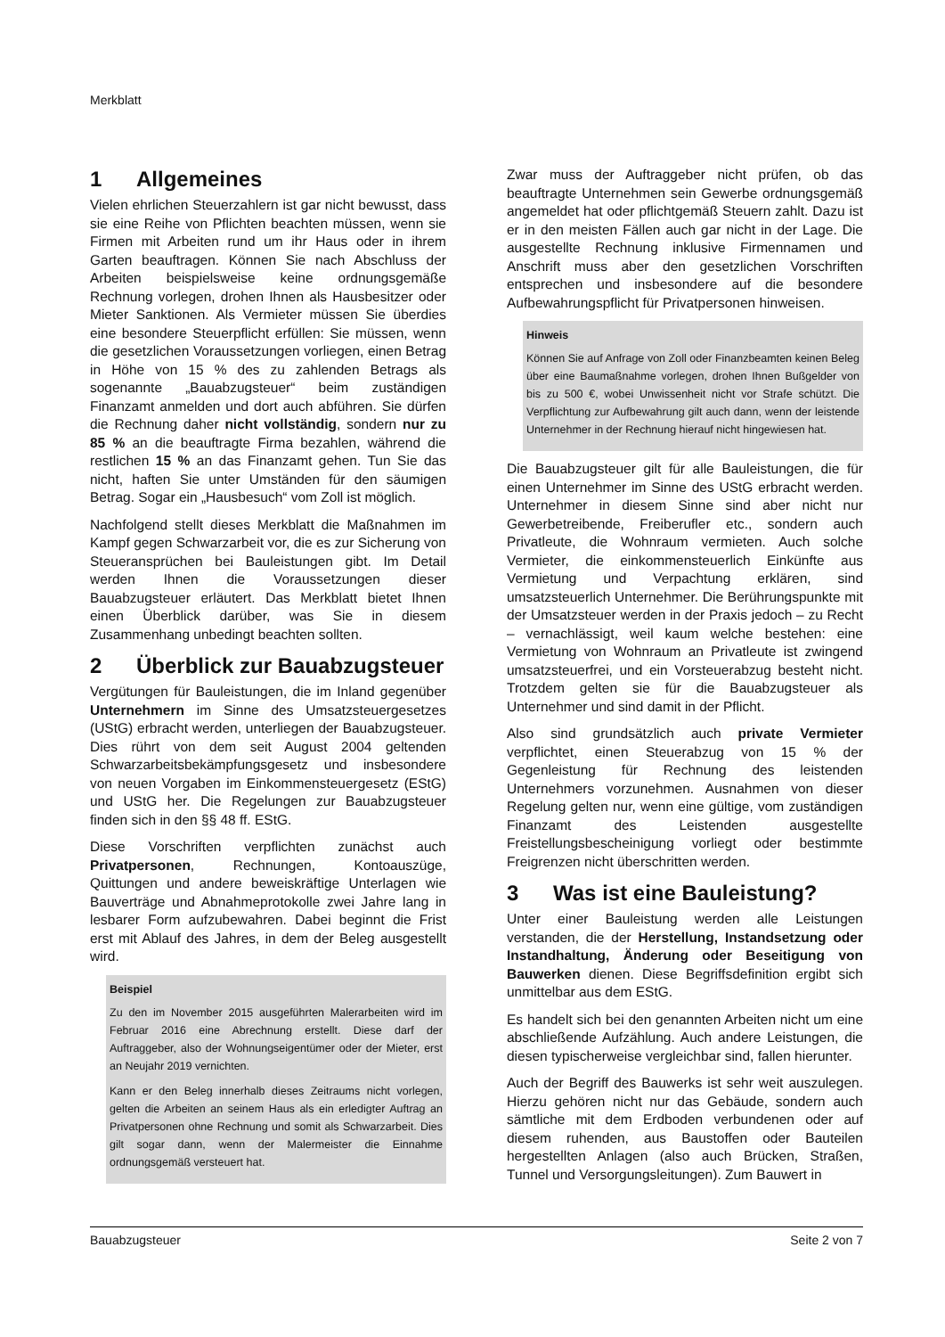Merkblatt
1 Allgemeines
Vielen ehrlichen Steuerzahlern ist gar nicht bewusst, dass sie eine Reihe von Pflichten beachten müssen, wenn sie Firmen mit Arbeiten rund um ihr Haus oder in ihrem Garten beauftragen. Können Sie nach Abschluss der Arbeiten beispielsweise keine ordnungsgemäße Rechnung vorlegen, drohen Ihnen als Hausbesitzer oder Mieter Sanktionen. Als Vermieter müssen Sie überdies eine besondere Steuerpflicht erfüllen: Sie müssen, wenn die gesetzlichen Voraussetzungen vorliegen, einen Betrag in Höhe von 15 % des zu zahlenden Betrags als sogenannte „Bauabzugsteuer“ beim zuständigen Finanzamt anmelden und dort auch abführen. Sie dürfen die Rechnung daher nicht vollständig, sondern nur zu 85 % an die beauftragte Firma bezahlen, während die restlichen 15 % an das Finanzamt gehen. Tun Sie das nicht, haften Sie unter Umständen für den säumigen Betrag. Sogar ein „Hausbesuch“ vom Zoll ist möglich.
Nachfolgend stellt dieses Merkblatt die Maßnahmen im Kampf gegen Schwarzarbeit vor, die es zur Sicherung von Steueransprüchen bei Bauleistungen gibt. Im Detail werden Ihnen die Voraussetzungen dieser Bauabzugsteuer erläutert. Das Merkblatt bietet Ihnen einen Überblick darüber, was Sie in diesem Zusammenhang unbedingt beachten sollten.
2 Überblick zur Bauabzugsteuer
Vergütungen für Bauleistungen, die im Inland gegenüber Unternehmern im Sinne des Umsatzsteuergesetzes (UStG) erbracht werden, unterliegen der Bauabzugsteuer. Dies rührt von dem seit August 2004 geltenden Schwarzarbeitsbekämpfungsgesetz und insbesondere von neuen Vorgaben im Einkommensteuergesetz (EStG) und UStG her. Die Regelungen zur Bauabzugsteuer finden sich in den §§ 48 ff. EStG.
Diese Vorschriften verpflichten zunächst auch Privatpersonen, Rechnungen, Kontoauszüge, Quittungen und andere beweiskräftige Unterlagen wie Bauverträge und Abnahmeprotokolle zwei Jahre lang in lesbarer Form aufzubewahren. Dabei beginnt die Frist erst mit Ablauf des Jahres, in dem der Beleg ausgestellt wird.
Beispiel
Zu den im November 2015 ausgeführten Malerarbeiten wird im Februar 2016 eine Abrechnung erstellt. Diese darf der Auftraggeber, also der Wohnungseigentümer oder der Mieter, erst an Neujahr 2019 vernichten.
Kann er den Beleg innerhalb dieses Zeitraums nicht vorlegen, gelten die Arbeiten an seinem Haus als ein erledigter Auftrag an Privatpersonen ohne Rechnung und somit als Schwarzarbeit. Dies gilt sogar dann, wenn der Malermeister die Einnahme ordnungsgemäß versteuert hat.
Zwar muss der Auftraggeber nicht prüfen, ob das beauftragte Unternehmen sein Gewerbe ordnungsgemäß angemeldet hat oder pflichtgemäß Steuern zahlt. Dazu ist er in den meisten Fällen auch gar nicht in der Lage. Die ausgestellte Rechnung inklusive Firmennamen und Anschrift muss aber den gesetzlichen Vorschriften entsprechen und insbesondere auf die besondere Aufbewahrungspflicht für Privatpersonen hinweisen.
Hinweis
Können Sie auf Anfrage von Zoll oder Finanzbeamten keinen Beleg über eine Baumaßnahme vorlegen, drohen Ihnen Bußgelder von bis zu 500 €, wobei Unwissenheit nicht vor Strafe schützt. Die Verpflichtung zur Aufbewahrung gilt auch dann, wenn der leistende Unternehmer in der Rechnung hierauf nicht hingewiesen hat.
Die Bauabzugsteuer gilt für alle Bauleistungen, die für einen Unternehmer im Sinne des UStG erbracht werden. Unternehmer in diesem Sinne sind aber nicht nur Gewerbetreibende, Freiberufler etc., sondern auch Privatleute, die Wohnraum vermieten. Auch solche Vermieter, die einkommensteuerlich Einkünfte aus Vermietung und Verpachtung erklären, sind umsatzsteuerlich Unternehmer. Die Berührungspunkte mit der Umsatzsteuer werden in der Praxis jedoch – zu Recht – vernachlässigt, weil kaum welche bestehen: eine Vermietung von Wohnraum an Privatleute ist zwingend umsatzsteuerfrei, und ein Vorsteuerabzug besteht nicht. Trotzdem gelten sie für die Bauabzugsteuer als Unternehmer und sind damit in der Pflicht.
Also sind grundsätzlich auch private Vermieter verpflichtet, einen Steuerabzug von 15 % der Gegenleistung für Rechnung des leistenden Unternehmers vorzunehmen. Ausnahmen von dieser Regelung gelten nur, wenn eine gültige, vom zuständigen Finanzamt des Leistenden ausgestellte Freistellungsbescheinigung vorliegt oder bestimmte Freigrenzen nicht überschritten werden.
3 Was ist eine Bauleistung?
Unter einer Bauleistung werden alle Leistungen verstanden, die der Herstellung, Instandsetzung oder Instandhaltung, Änderung oder Beseitigung von Bauwerken dienen. Diese Begriffsdefinition ergibt sich unmittelbar aus dem EStG.
Es handelt sich bei den genannten Arbeiten nicht um eine abschließende Aufzählung. Auch andere Leistungen, die diesen typischerweise vergleichbar sind, fallen hierunter.
Auch der Begriff des Bauwerks ist sehr weit auszulegen. Hierzu gehören nicht nur das Gebäude, sondern auch sämtliche mit dem Erdboden verbundenen oder auf diesem ruhenden, aus Baustoffen oder Bauteilen hergestellten Anlagen (also auch Brücken, Straßen, Tunnel und Versorgungsleitungen). Zum Bauwert in
Bauabzugsteuer Seite 2 von 7